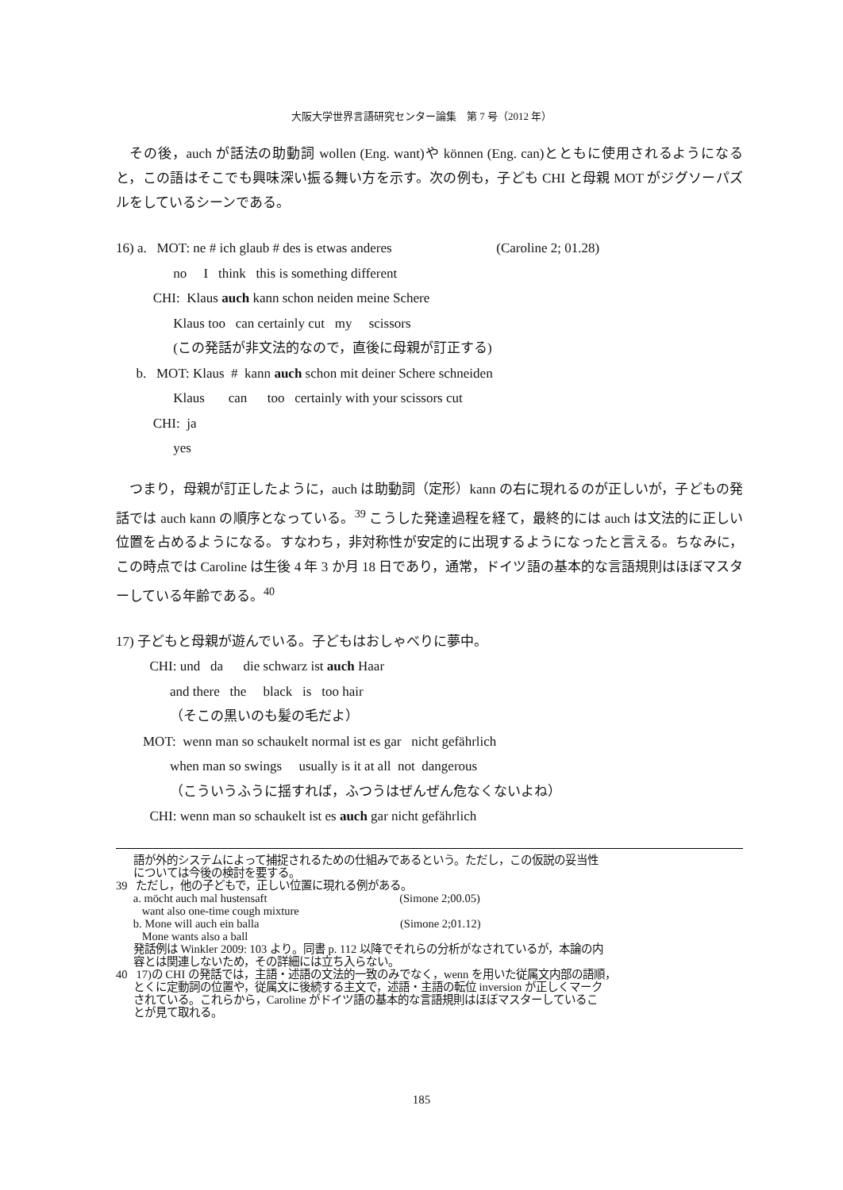大阪大学世界言語研究センター論集　第 7 号（2012 年）
その後，auch が話法の助動詞 wollen (Eng. want)や können (Eng. can)とともに使用されるようになると，この語はそこでも興味深い振る舞い方を示す。次の例も，子ども CHI と母親 MOT がジグソーパズルをしているシーンである。
16) a. MOT: ne # ich glaub # des is etwas anderes (Caroline 2; 01.28)
no I think this is something different
CHI: Klaus auch kann schon neiden meine Schere
Klaus too can certainly cut my scissors
(この発話が非文法的なので，直後に母親が訂正する)
b. MOT: Klaus # kann auch schon mit deiner Schere schneiden
Klaus can too certainly with your scissors cut
CHI: ja
yes
つまり，母親が訂正したように，auch は助動詞（定形）kann の右に現れるのが正しいが，子どもの発話では auch kann の順序となっている。<sup>39</sup> こうした発達過程を経て，最終的には auch は文法的に正しい位置を占めるようになる。すなわち，非対称性が安定的に出現するようになったと言える。ちなみに，この時点では Caroline は生後 4 年 3 か月 18 日であり，通常，ドイツ語の基本的な言語規則はほぼマスターしている年齢である。<sup>40</sup>
17) 子どもと母親が遊んでいる。子どもはおしゃべりに夢中。
CHI: und da die schwarz ist auch Haar
and there the black is too hair
（そこの黒いのも髪の毛だよ）
MOT: wenn man so schaukelt normal ist es gar nicht gefährlich
when man so swings usually is it at all not dangerous
（こういうふうに揺すれば，ふつうはぜんぜん危なくないよね）
CHI: wenn man so schaukelt ist es auch gar nicht gefährlich
語が外的システムによって捕捉されるための仕組みであるという。ただし，この仮説の妥当性 については今後の検討を要する。
39 ただし，他の子どもで，正しい位置に現れる例がある。 a. möcht auch mal hustensaft (Simone 2;00.05) want also one-time cough mixture b. Mone will auch ein balla (Simone 2;01.12) Mone wants also a ball 発話例は Winkler 2009: 103 より。同書 p. 112 以降でそれらの分析がなされているが，本論の内 容とは関連しないため，その詳細には立ち入らない。
40 17)の CHI の発話では，主語・述語の文法的一致のみでなく，wenn を用いた従属文内部の語順， とくに定動詞の位置や，従属文に後続する主文で，述語・主語の転位 inversion が正しくマーク されている。これらから，Caroline がドイツ語の基本的な言語規則はほぼマスターしているこ とが見て取れる。
185